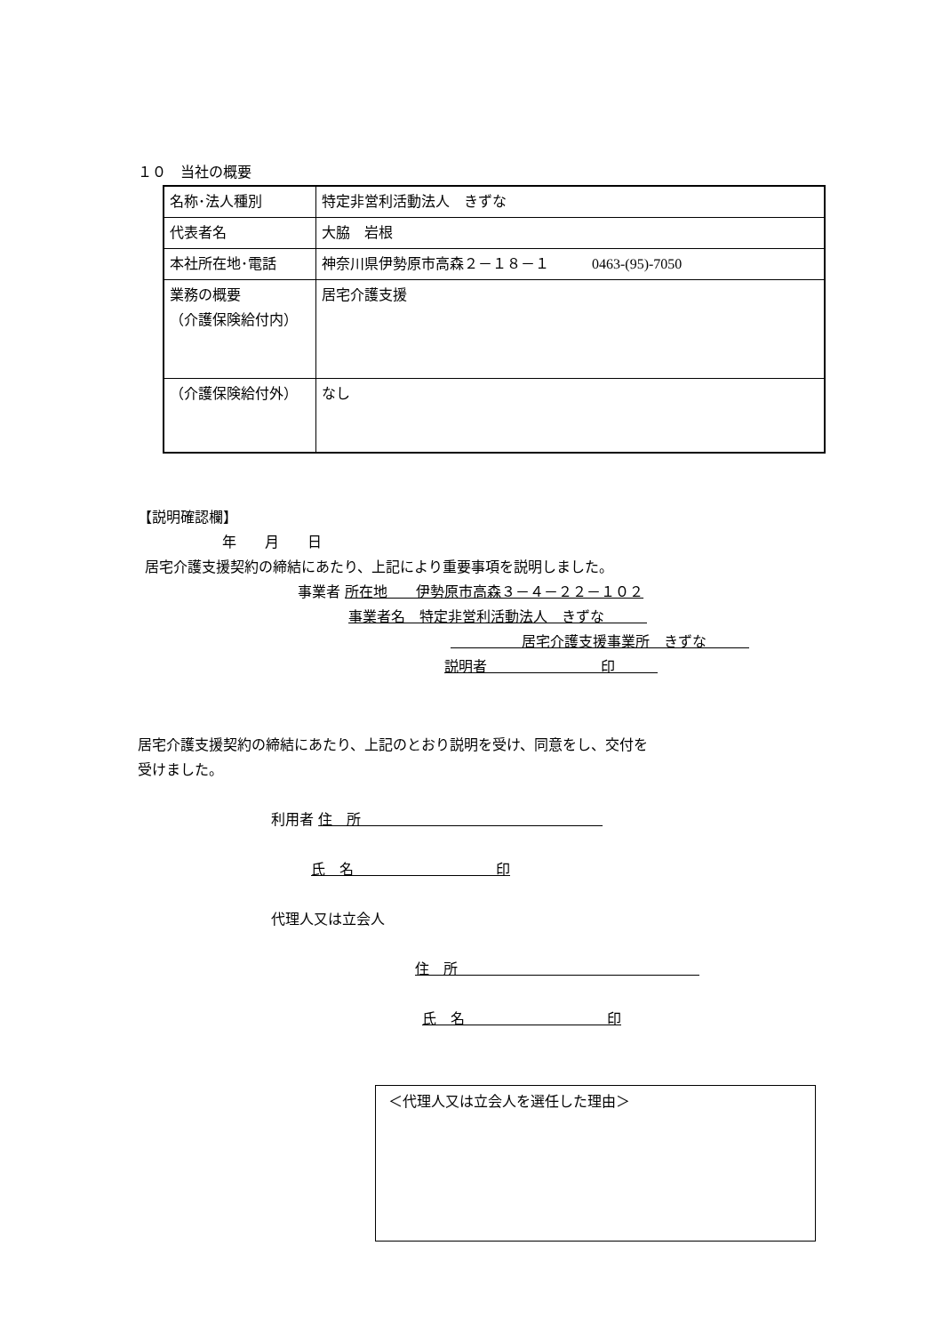１０　当社の概要
| 名称･法人種別 | 特定非営利活動法人 きずな |
| 代表者名 | 大脇 岩根 |
| 本社所在地･電話 | 神奈川県伊勢原市高森２－１８－１ 0463-(95)-7050 |
| 業務の概要 （介護保険給付内） | 居宅介護支援 |
| （介護保険給付外） | なし |
【説明確認欄】
年　　月　　日
居宅介護支援契約の締結にあたり、上記により重要事項を説明しました。
事業者 所在地　　伊勢原市高森３－４－２２－１０２
事業者名　特定非営利活動法人　きずな　　　
　　　　　居宅介護支援事業所　きずな　　　
説明者　　　　　　　　印　　　
居宅介護支援契約の締結にあたり、上記のとおり説明を受け、同意をし、交付を
受けました。
利用者 住　所　　　　　　　　　　　　　　　　　
氏　名　　　　　　　　　　印
代理人又は立会人
住　所　　　　　　　　　　　　　　　　　
氏　名　　　　　　　　　　印
＜代理人又は立会人を選任した理由＞